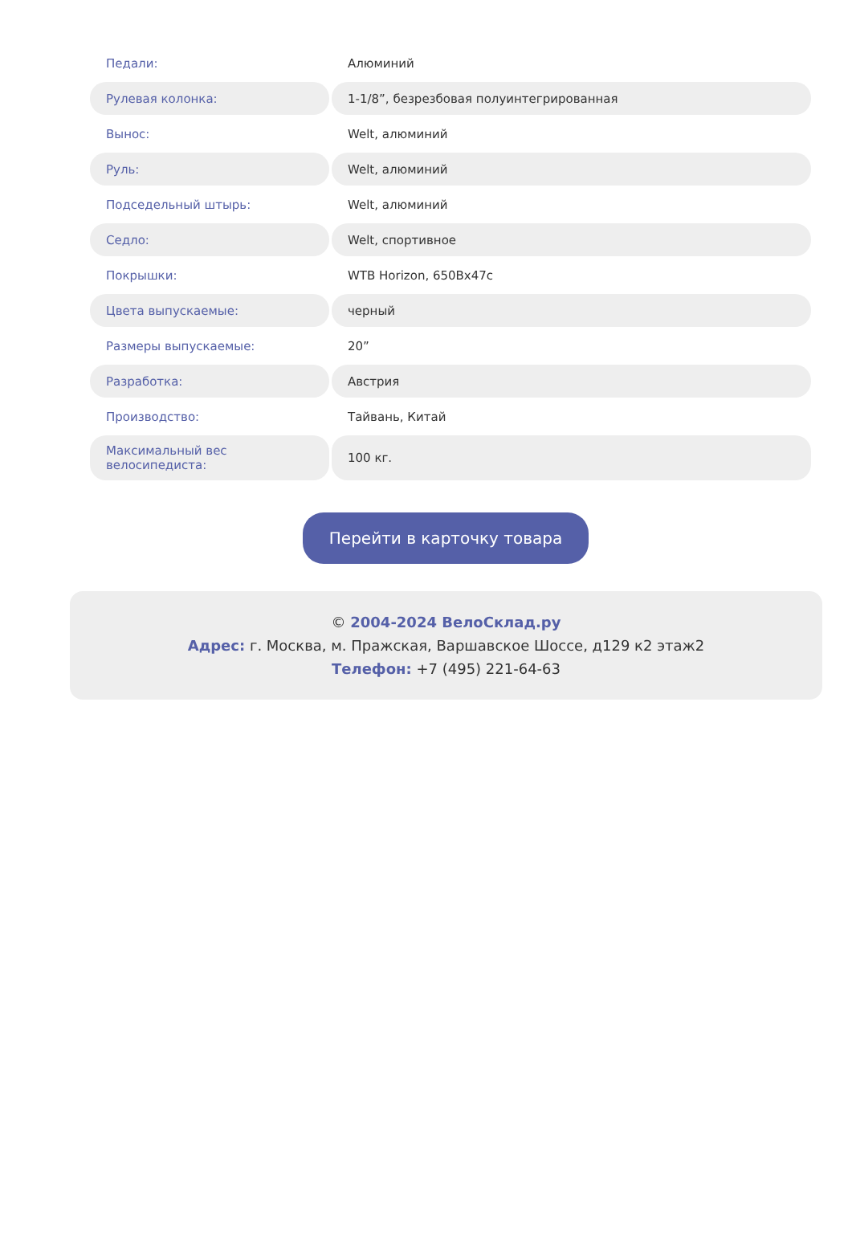| Педали: | Алюминий |
| Рулевая колонка: | 1-1/8”, безрезбовая полуинтегрированная |
| Вынос: | Welt, алюминий |
| Руль: | Welt, алюминий |
| Подседельный штырь: | Welt, алюминий |
| Седло: | Welt, спортивное |
| Покрышки: | WTB Horizon, 650Bx47c |
| Цвета выпускаемые: | черный |
| Размеры выпускаемые: | 20” |
| Разработка: | Австрия |
| Производство: | Тайвань, Китай |
| Максимальный вес велосипедиста: | 100 кг. |
Перейти в карточку товара
© 2004-2024 ВелоСклад.ру
Адрес: г. Москва, м. Пражская, Варшавское Шоссе, д129 к2 этаж2
Телефон: +7 (495) 221-64-63